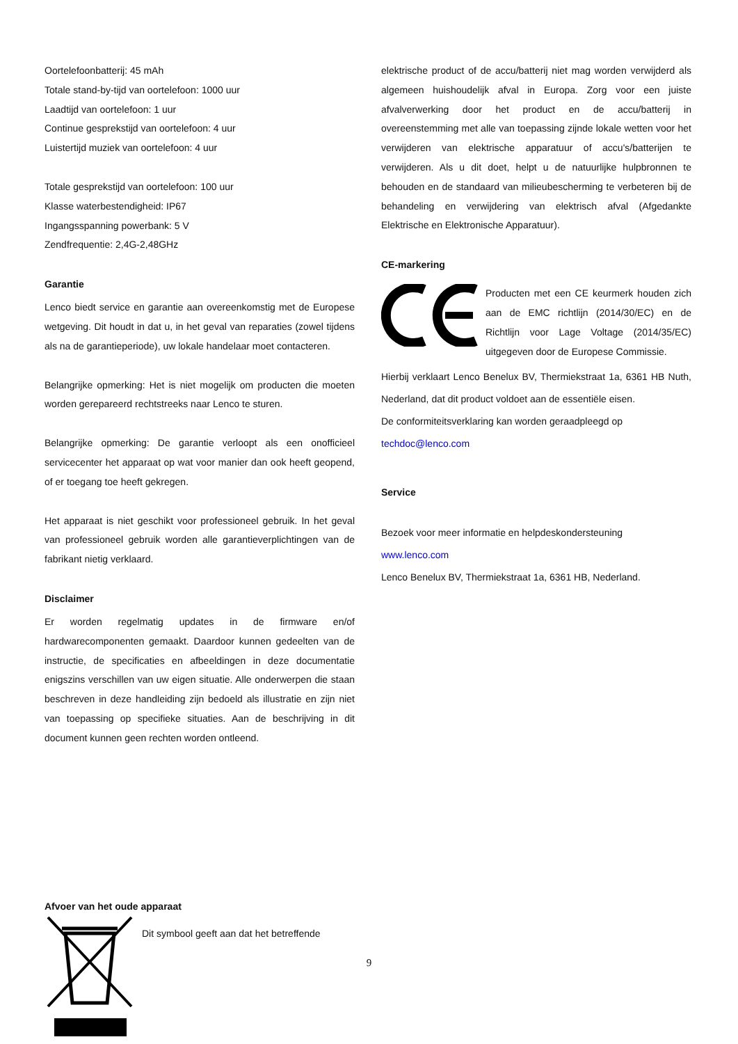Oortelefoonbatterij: 45 mAh
Totale stand-by-tijd van oortelefoon: 1000 uur
Laadtijd van oortelefoon: 1 uur
Continue gesprekstijd van oortelefoon: 4 uur
Luistertijd muziek van oortelefoon: 4 uur
Totale gesprekstijd van oortelefoon: 100 uur
Klasse waterbestendigheid: IP67
Ingangsspanning powerbank: 5 V
Zendfrequentie: 2,4G-2,48GHz
Garantie
Lenco biedt service en garantie aan overeenkomstig met de Europese wetgeving. Dit houdt in dat u, in het geval van reparaties (zowel tijdens als na de garantieperiode), uw lokale handelaar moet contacteren.
Belangrijke opmerking: Het is niet mogelijk om producten die moeten worden gerepareerd rechtstreeks naar Lenco te sturen.
Belangrijke opmerking: De garantie verloopt als een onofficieel servicecenter het apparaat op wat voor manier dan ook heeft geopend, of er toegang toe heeft gekregen.
Het apparaat is niet geschikt voor professioneel gebruik. In het geval van professioneel gebruik worden alle garantieverplichtingen van de fabrikant nietig verklaard.
Disclaimer
Er worden regelmatig updates in de firmware en/of hardwarecomponenten gemaakt. Daardoor kunnen gedeelten van de instructie, de specificaties en afbeeldingen in deze documentatie enigszins verschillen van uw eigen situatie. Alle onderwerpen die staan beschreven in deze handleiding zijn bedoeld als illustratie en zijn niet van toepassing op specifieke situaties. Aan de beschrijving in dit document kunnen geen rechten worden ontleend.
elektrische product of de accu/batterij niet mag worden verwijderd als algemeen huishoudelijk afval in Europa. Zorg voor een juiste afvalverwerking door het product en de accu/batterij in overeenstemming met alle van toepassing zijnde lokale wetten voor het verwijderen van elektrische apparatuur of accu's/batterijen te verwijderen. Als u dit doet, helpt u de natuurlijke hulpbronnen te behouden en de standaard van milieubescherming te verbeteren bij de behandeling en verwijdering van elektrisch afval (Afgedankte Elektrische en Elektronische Apparatuur).
CE-markering
Producten met een CE keurmerk houden zich aan de EMC richtlijn (2014/30/EC) en de Richtlijn voor Lage Voltage (2014/35/EC) uitgegeven door de Europese Commissie.
Hierbij verklaart Lenco Benelux BV, Thermiekstraat 1a, 6361 HB Nuth, Nederland, dat dit product voldoet aan de essentiële eisen.
De conformiteitsverklaring kan worden geraadpleegd op
techdoc@lenco.com
Service
Bezoek voor meer informatie en helpdeskondersteuning
www.lenco.com
Lenco Benelux BV, Thermiekstraat 1a, 6361 HB, Nederland.
Afvoer van het oude apparaat
Dit symbool geeft aan dat het betreffende
9